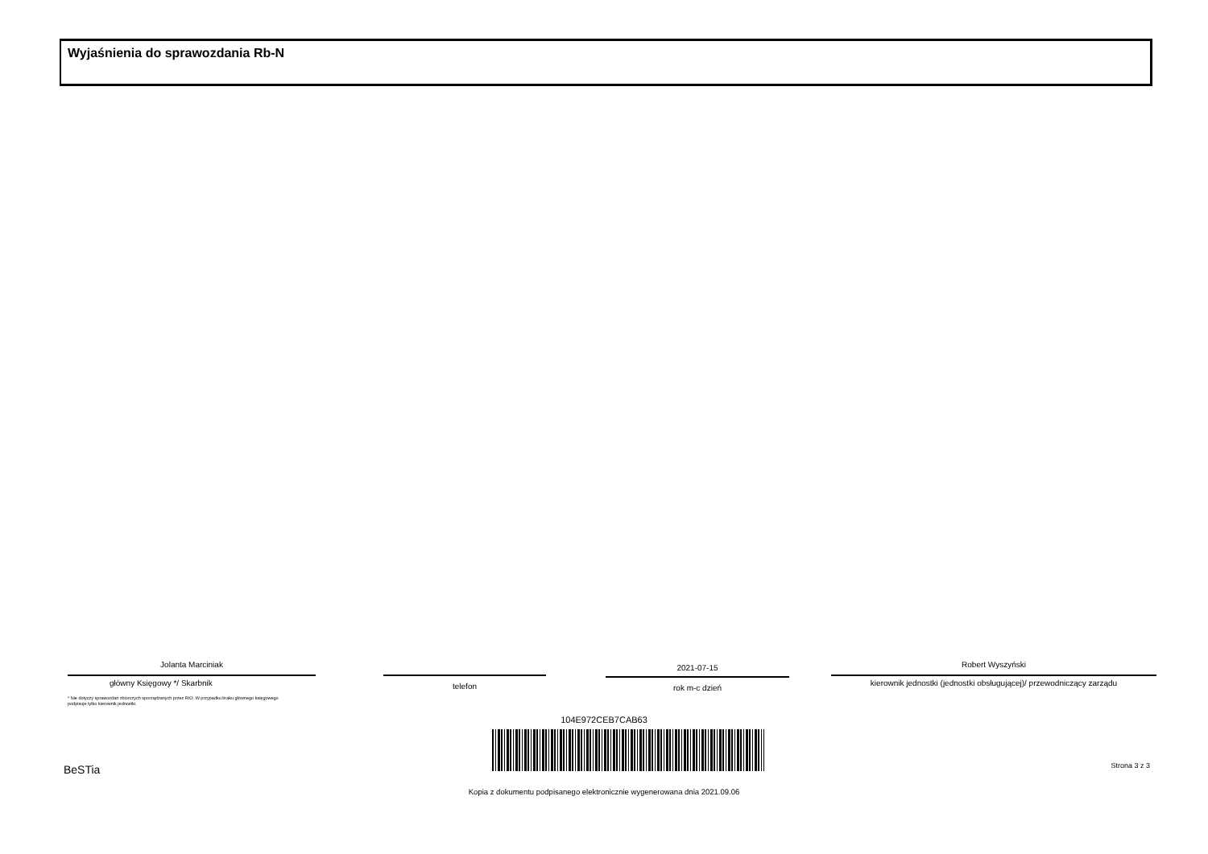Wyjaśnienia do sprawozdania Rb-N
Jolanta Marciniak
główny Księgowy */ Skarbnik
telefon
2021-07-15
rok m-c dzień
Robert Wyszyński
kierownik jednostki (jednostki obsługującej)/ przewodniczący zarządu
* Nie dotyczy sprawozdań zbiorczych sporządzanych przez RIO. W przypadku braku głównego księgowego
podpisuje tylko kierownik jednostki.
104E972CEB7CAB63
BeSTia Strona 3 z 3
Kopia z dokumentu podpisanego elektronicznie wygenerowana dnia 2021.09.06